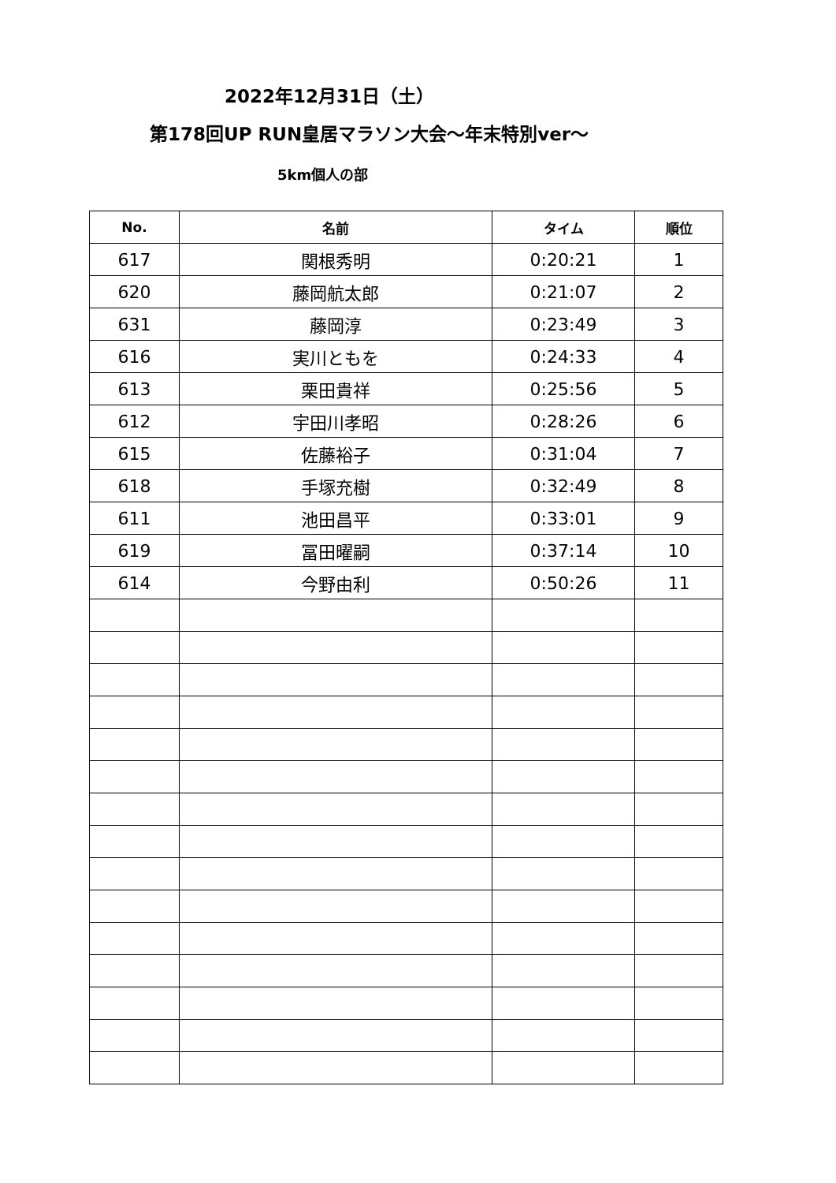2022年12月31日（土）
第178回UP RUN皇居マラソン大会～年末特別ver～
5km個人の部
| No. | 名前 | タイム | 順位 |
| --- | --- | --- | --- |
| 617 | 関根秀明 | 0:20:21 | 1 |
| 620 | 藤岡航太郎 | 0:21:07 | 2 |
| 631 | 藤岡淳 | 0:23:49 | 3 |
| 616 | 実川ともを | 0:24:33 | 4 |
| 613 | 栗田貴祥 | 0:25:56 | 5 |
| 612 | 宇田川孝昭 | 0:28:26 | 6 |
| 615 | 佐藤裕子 | 0:31:04 | 7 |
| 618 | 手塚充樹 | 0:32:49 | 8 |
| 611 | 池田昌平 | 0:33:01 | 9 |
| 619 | 冨田曜嗣 | 0:37:14 | 10 |
| 614 | 今野由利 | 0:50:26 | 11 |